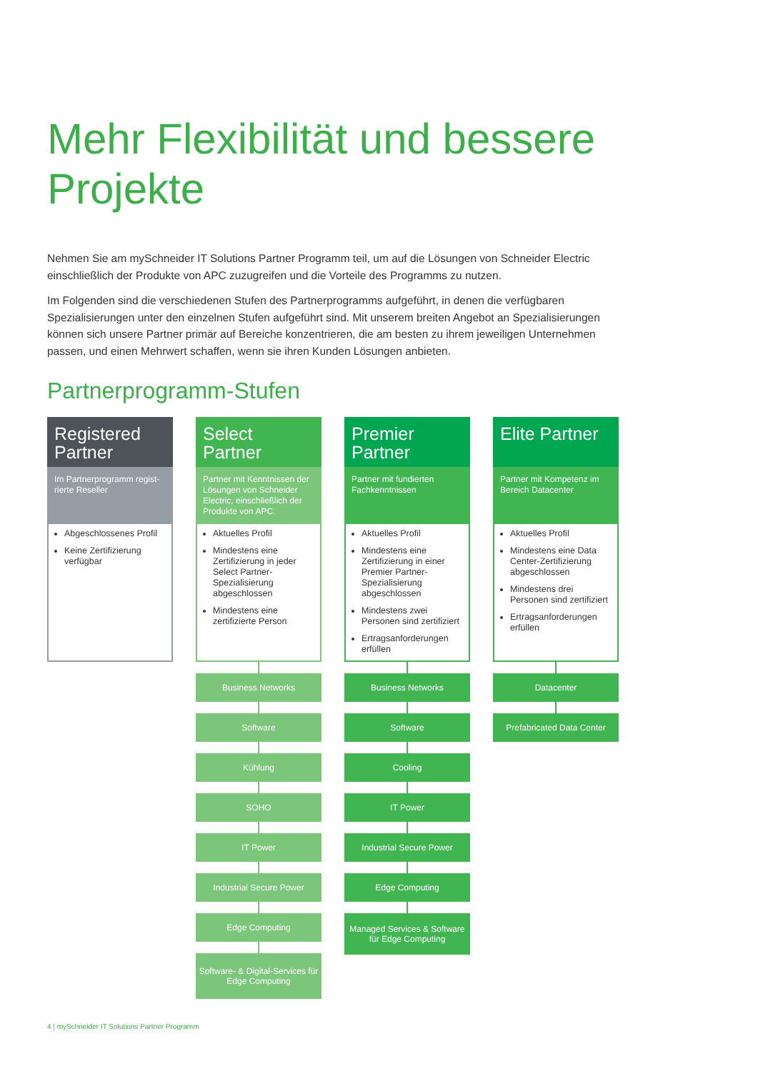Mehr Flexibilität und bessere Projekte
Nehmen Sie am mySchneider IT Solutions Partner Programm teil, um auf die Lösungen von Schneider Electric einschließlich der Produkte von APC zuzugreifen und die Vorteile des Programms zu nutzen.
Im Folgenden sind die verschiedenen Stufen des Partnerprogramms aufgeführt, in denen die verfügbaren Spezialisierungen unter den einzelnen Stufen aufgeführt sind. Mit unserem breiten Angebot an Spezialisierungen können sich unsere Partner primär auf Bereiche konzentrieren, die am besten zu ihrem jeweiligen Unternehmen passen, und einen Mehrwert schaffen, wenn sie ihren Kunden Lösungen anbieten.
Partnerprogramm-Stufen
Registered Partner
Im Partnerprogramm regist-rierte Reseller
Abgeschlossenes Profil
Keine Zertifizierung verfügbar
Select Partner
Partner mit Kenntnissen der Lösungen von Schneider Electric, einschließlich der Produkte von APC.
Aktuelles Profil
Mindestens eine Zertifizierung in jeder Select Partner-Spezialisierung abgeschlossen
Mindestens eine zertifizierte Person
Business Networks
Software
Kühlung
SOHO
IT Power
Industrial Secure Power
Edge Computing
Software- & Digital-Services für Edge Computing
Premier Partner
Partner mit fundierten Fachkenntnissen
Aktuelles Profil
Mindestens eine Zertifizierung in einer Premier Partner-Spezialisierung abgeschlossen
Mindestens zwei Personen sind zertifiziert
Ertragsanforderungen erfüllen
Business Networks
Software
Cooling
IT Power
Industrial Secure Power
Edge Computing
Managed Services & Software für Edge Computing
Elite Partner
Partner mit Kompetenz im Bereich Datacenter
Aktuelles Profil
Mindestens eine Data Center-Zertifizierung abgeschlossen
Mindestens drei Personen sind zertifiziert
Ertragsanforderungen erfüllen
Datacenter
Prefabricated Data Center
4 | mySchneider IT Solutions Partner Programm